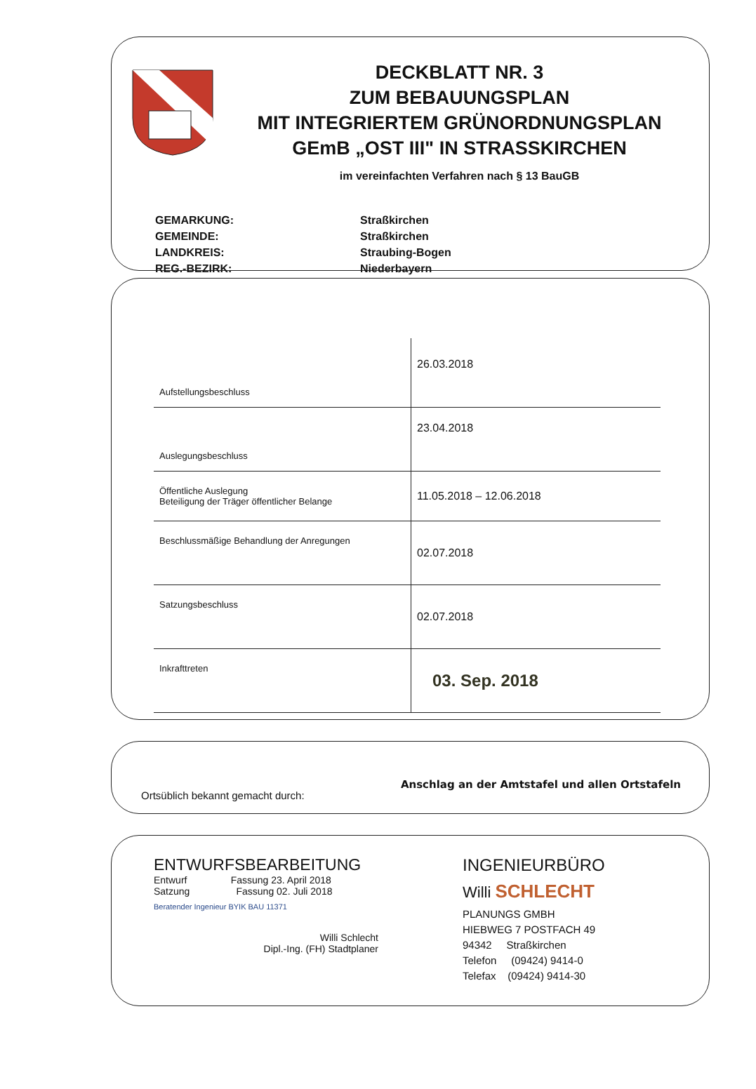DECKBLATT NR. 3
ZUM BEBAUUNGSPLAN
MIT INTEGRIERTEM GRÜNORDNUNGSPLAN
GEmB „OST III" IN STRASSKIRCHEN
im vereinfachten Verfahren nach § 13 BauGB
| GEMARKUNG: | Straßkirchen |
| GEMEINDE: | Straßkirchen |
| LANDKREIS: | Straubing-Bogen |
| REG.-BEZIRK: | Niederbayern |
| Aufstellungsbeschluss | 26.03.2018 |
| Auslegungsbeschluss | 23.04.2018 |
| Öffentliche Auslegung Beteiligung der Träger öffentlicher Belange | 11.05.2018 – 12.06.2018 |
| Beschlussmäßige Behandlung der Anregungen | 02.07.2018 |
| Satzungsbeschluss | 02.07.2018 |
| Inkrafttreten | 03. Sep. 2018 |
Ortsüblich bekannt gemacht durch: Anschlag an der Amtstafel und allen Ortstafeln
ENTWURFSBEARBEITUNG
Entwurf Fassung 23. April 2018
Satzung Fassung 02. Juli 2018
Beratender Ingenieur BYIK BAU 11371
Willi Schlecht
Dipl.-Ing. (FH) Stadtplaner
INGENIEURBÜRO
Willi SCHLECHT
PLANUNGS GMBH
HIEBWEG 7 POSTFACH 49
94342 Straßkirchen
Telefon (09424) 9414-0
Telefax (09424) 9414-30